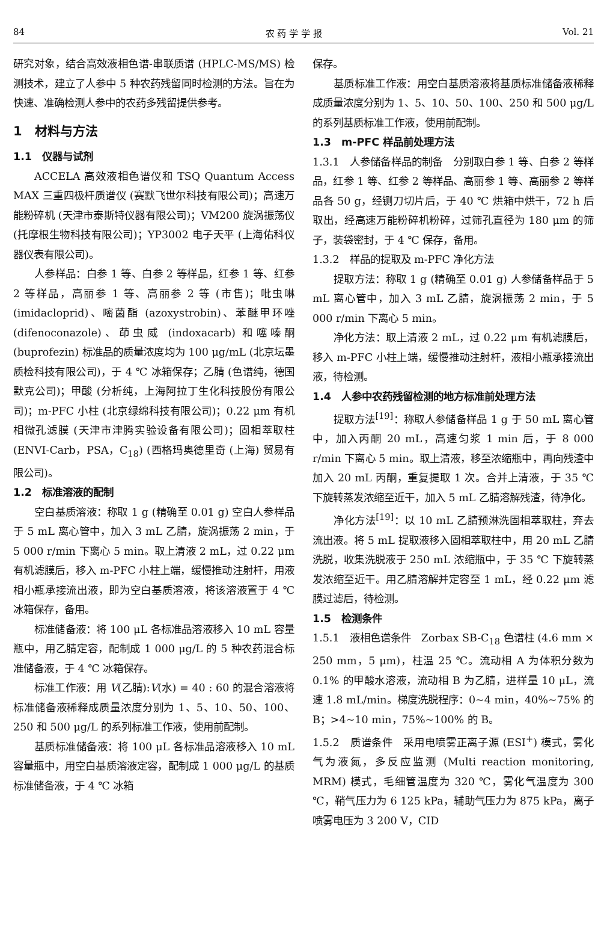84 农 药 学 学 报 Vol. 21
研究对象，结合高效液相色谱-串联质谱 (HPLC-MS/MS) 检测技术，建立了人参中 5 种农药残留同时检测的方法。旨在为快速、准确检测人参中的农药多残留提供参考。
1　材料与方法
1.1　仪器与试剂
ACCELA 高效液相色谱仪和 TSQ Quantum Access MAX 三重四极杆质谱仪 (赛默飞世尔科技有限公司)；高速万能粉碎机 (天津市泰斯特仪器有限公司)；VM200 旋涡振荡仪 (托摩根生物科技有限公司)；YP3002 电子天平 (上海佑科仪器仪表有限公司)。
人参样品：白参 1 等、白参 2 等样品，红参 1 等、红参 2 等样品，高丽参 1 等、高丽参 2 等 (市售)；吡虫啉 (imidacloprid)、嘧菌酯 (azoxystrobin)、苯醚甲环唑 (difenoconazole)、茚虫威 (indoxacarb) 和噻嗪酮 (buprofezin) 标准品的质量浓度均为 100 μg/mL (北京坛墨质检科技有限公司)，于 4 ℃ 冰箱保存；乙腈 (色谱纯，德国默克公司)；甲酸 (分析纯，上海阿拉丁生化科技股份有限公司)；m-PFC 小柱 (北京绿绵科技有限公司)；0.22 μm 有机相微孔滤膜 (天津市津腾实验设备有限公司)；固相萃取柱 (ENVI-Carb，PSA，C<sub>18</sub>) (西格玛奥德里奇 (上海) 贸易有限公司)。
1.2　标准溶液的配制
空白基质溶液：称取 1 g (精确至 0.01 g) 空白人参样品于 5 mL 离心管中，加入 3 mL 乙腈，旋涡振荡 2 min，于 5 000 r/min 下离心 5 min。取上清液 2 mL，过 0.22 μm 有机滤膜后，移入 m-PFC 小柱上端，缓慢推动注射杆，用液相小瓶承接流出液，即为空白基质溶液，将该溶液置于 4 ℃ 冰箱保存，备用。
标准储备液：将 100 μL 各标准品溶液移入 10 mL 容量瓶中，用乙腈定容，配制成 1 000 μg/L 的 5 种农药混合标准储备液，于 4 ℃ 冰箱保存。
标准工作液：用 V(乙腈):V(水) = 40 : 60 的混合溶液将标准储备液稀释成质量浓度分别为 1、5、10、50、100、250 和 500 μg/L 的系列标准工作液，使用前配制。
基质标准储备液：将 100 μL 各标准品溶液移入 10 mL 容量瓶中，用空白基质溶液定容，配制成 1 000 μg/L 的基质标准储备液，于 4 ℃ 冰箱
保存。
基质标准工作液：用空白基质溶液将基质标准储备液稀释成质量浓度分别为 1、5、10、50、100、250 和 500 μg/L 的系列基质标准工作液，使用前配制。
1.3　m-PFC 样品前处理方法
1.3.1　人参储备样品的制备　分别取白参 1 等、白参 2 等样品，红参 1 等、红参 2 等样品、高丽参 1 等、高丽参 2 等样品各 50 g，经铡刀切片后，于 40 ℃ 烘箱中烘干，72 h 后取出，经高速万能粉碎机粉碎，过筛孔直径为 180 μm 的筛子，装袋密封，于 4 ℃ 保存，备用。
1.3.2　样品的提取及 m-PFC 净化方法
提取方法：称取 1 g (精确至 0.01 g) 人参储备样品于 5 mL 离心管中，加入 3 mL 乙腈，旋涡振荡 2 min，于 5 000 r/min 下离心 5 min。
净化方法：取上清液 2 mL，过 0.22 μm 有机滤膜后，移入 m-PFC 小柱上端，缓慢推动注射杆，液相小瓶承接流出液，待检测。
1.4　人参中农药残留检测的地方标准前处理方法
提取方法<sup>[19]</sup>：称取人参储备样品 1 g 于 50 mL 离心管中，加入丙酮 20 mL，高速匀浆 1 min 后，于 8 000 r/min 下离心 5 min。取上清液，移至浓缩瓶中，再向残渣中加入 20 mL 丙酮，重复提取 1 次。合并上清液，于 35 ℃ 下旋转蒸发浓缩至近干，加入 5 mL 乙腈溶解残渣，待净化。
净化方法<sup>[19]</sup>：以 10 mL 乙腈预淋洗固相萃取柱，弃去流出液。将 5 mL 提取液移入固相萃取柱中，用 20 mL 乙腈洗脱，收集洗脱液于 250 mL 浓缩瓶中，于 35 ℃ 下旋转蒸发浓缩至近干。用乙腈溶解并定容至 1 mL，经 0.22 μm 滤膜过滤后，待检测。
1.5　检测条件
1.5.1　液相色谱条件　Zorbax SB-C<sub>18</sub> 色谱柱 (4.6 mm × 250 mm，5 μm)，柱温 25 ℃。流动相 A 为体积分数为 0.1% 的甲酸水溶液，流动相 B 为乙腈，进样量 10 μL，流速 1.8 mL/min。梯度洗脱程序：0~4 min，40%~75% 的 B；>4~10 min，75%~100% 的 B。
1.5.2　质谱条件　采用电喷雾正离子源 (ESI<sup>+</sup>) 模式，雾化气为液氮，多反应监测 (Multi reaction monitoring, MRM) 模式，毛细管温度为 320 ℃，雾化气温度为 300 ℃，鞘气压力为 6 125 kPa，辅助气压力为 875 kPa，离子喷雾电压为 3 200 V，CID